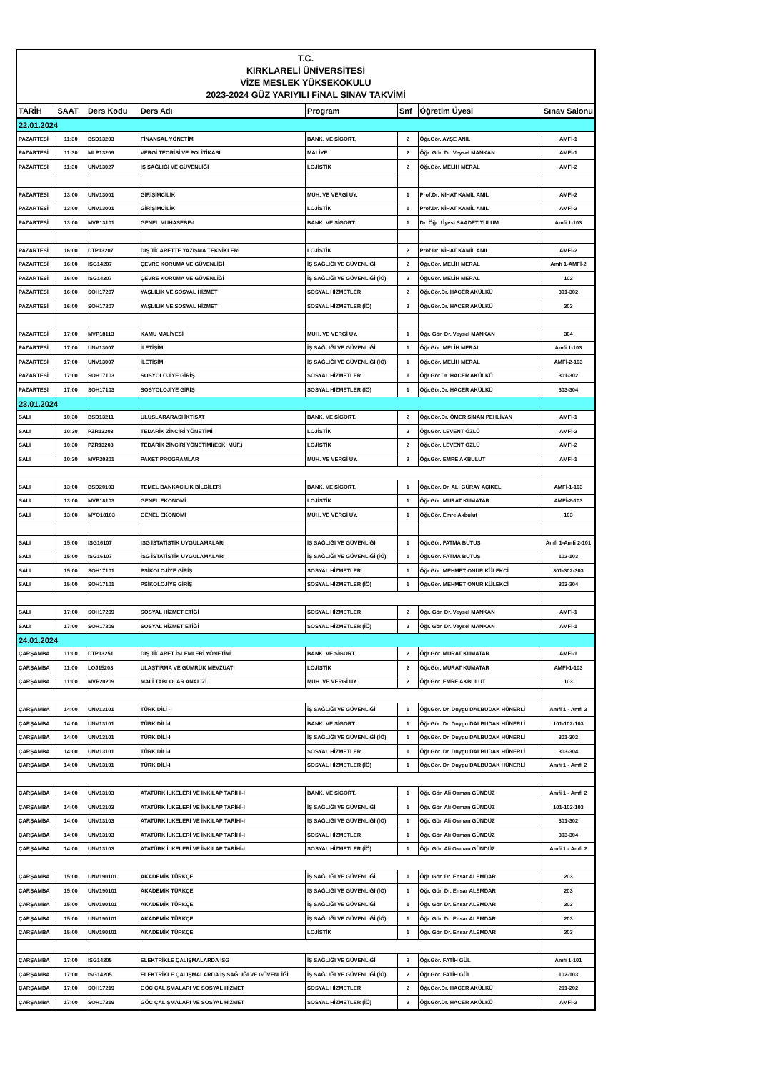| T.C. KIRKLARELİ ÜNİVERSİTESİ VİZE MESLEK YÜKSEKOKULU 2023-2024 GÜZ YARIYILI FiNAL SINAV TAKVİMİ | | | | | | | |
| TARİH | SAAT | Ders Kodu | Ders Adı | Program | Snf | Öğretim Üyesi | Sınav Salonu |
| 22.01.2024 | | | | | | | |
| PAZARTESİ | 11:30 | BSD13203 | FİNANSAL YÖNETİM | BANK. VE SİGORT. | 2 | Öğr.Gör. AYŞE ANIL | AMFİ-1 |
| PAZARTESİ | 11:30 | MLP13209 | VERGİ TEORİSİ VE POLİTİKASI | MALİYE | 2 | Öğr. Gör. Dr. Veysel MANKAN | AMFİ-1 |
| PAZARTESİ | 11:30 | UNV13027 | İŞ SAĞLIĞI VE GÜVENLİĞİ | LOJİSTİK | 2 | Öğr.Gör. MELİH MERAL | AMFİ-2 |
| PAZARTESİ | 13:00 | UNV13001 | GİRİŞİMCİLİK | MUH. VE VERGİ UY. | 1 | Prof.Dr. NİHAT KAMİL ANIL | AMFİ-2 |
| PAZARTESİ | 13:00 | UNV13001 | GİRİŞİMCİLİK | LOJİSTİK | 1 | Prof.Dr. NİHAT KAMİL ANIL | AMFİ-2 |
| PAZARTESİ | 13:00 | MVP13101 | GENEL MUHASEBE-I | BANK. VE SİGORT. | 1 | Dr. Öğr. Üyesi SAADET TULUM | Amfi 1-103 |
| PAZARTESİ | 16:00 | DTP13207 | DIŞ TİCARETTE YAZIŞMA TEKNİKLERİ | LOJİSTİK | 2 | Prof.Dr. NİHAT KAMİL ANIL | AMFİ-2 |
| PAZARTESİ | 16:00 | ISG14207 | ÇEVRE KORUMA VE GÜVENLİĞİ | İŞ SAĞLIĞI VE GÜVENLİĞİ | 2 | Öğr.Gör. MELİH MERAL | Amfi 1-AMFİ-2 |
| PAZARTESİ | 16:00 | ISG14207 | ÇEVRE KORUMA VE GÜVENLİĞİ | İŞ SAĞLIĞI VE GÜVENLİĞİ (İÖ) | 2 | Öğr.Gör. MELİH MERAL | 102 |
| PAZARTESİ | 16:00 | SOH17207 | YAŞLILIK VE SOSYAL HİZMET | SOSYAL HİZMETLER | 2 | Öğr.Gör.Dr. HACER AKÜLKÜ | 301-302 |
| PAZARTESİ | 16:00 | SOH17207 | YAŞLILIK VE SOSYAL HİZMET | SOSYAL HİZMETLER (İÖ) | 2 | Öğr.Gör.Dr. HACER AKÜLKÜ | 303 |
| PAZARTESİ | 17:00 | MVP18113 | KAMU MALİYESİ | MUH. VE VERGİ UY. | 1 | Öğr. Gör. Dr. Veysel MANKAN | 304 |
| PAZARTESİ | 17:00 | UNV13007 | İLETİŞİM | İŞ SAĞLIĞI VE GÜVENLİĞİ | 1 | Öğr.Gör. MELİH MERAL | Amfi 1-103 |
| PAZARTESİ | 17:00 | UNV13007 | İLETİŞİM | İŞ SAĞLIĞI VE GÜVENLİĞİ (İÖ) | 1 | Öğr.Gör. MELİH MERAL | AMFİ-2-103 |
| PAZARTESİ | 17:00 | SOH17103 | SOSYOLOJİYE GİRİŞ | SOSYAL HİZMETLER | 1 | Öğr.Gör.Dr. HACER AKÜLKÜ | 301-302 |
| PAZARTESİ | 17:00 | SOH17103 | SOSYOLOJİYE GİRİŞ | SOSYAL HİZMETLER (İÖ) | 1 | Öğr.Gör.Dr. HACER AKÜLKÜ | 303-304 |
| 23.01.2024 | | | | | | | |
| SALI | 10:30 | BSD13211 | ULUSLARARASI İKTİSAT | BANK. VE SİGORT. | 2 | Öğr.Gör.Dr. ÖMER SİNAN PEHLİVAN | AMFİ-1 |
| SALI | 10:30 | PZR13203 | TEDARİK ZİNCİRİ YÖNETİMİ | LOJİSTİK | 2 | Öğr.Gör. LEVENT ÖZLÜ | AMFİ-2 |
| SALI | 10:30 | PZR13203 | TEDARİK ZİNCİRİ YÖNETİMİ(ESKİ MÜF.) | LOJİSTİK | 2 | Öğr.Gör. LEVENT ÖZLÜ | AMFİ-2 |
| SALI | 10:30 | MVP20201 | PAKET PROGRAMLAR | MUH. VE VERGİ UY. | 2 | Öğr.Gör. EMRE AKBULUT | AMFİ-1 |
| SALI | 13:00 | BSD20103 | TEMEL BANKACILIK BİLGİLERİ | BANK. VE SİGORT. | 1 | Öğr.Gör. Dr. ALİ GÜRAY AÇIKEL | AMFİ-1-103 |
| SALI | 13:00 | MVP18103 | GENEL EKONOMİ | LOJİSTİK | 1 | Öğr.Gör. MURAT KUMATAR | AMFİ-2-103 |
| SALI | 13:00 | MYO18103 | GENEL EKONOMİ | MUH. VE VERGİ UY. | 1 | Öğr.Gör. Emre Akbulut | 103 |
| SALI | 15:00 | ISG16107 | İSG İSTATİSTİK UYGULAMALARI | İŞ SAĞLIĞI VE GÜVENLİĞİ | 1 | Öğr.Gör. FATMA BUTUŞ | Amfi 1-Amfi 2-101 |
| SALI | 15:00 | ISG16107 | İSG İSTATİSTİK UYGULAMALARI | İŞ SAĞLIĞI VE GÜVENLİĞİ (İÖ) | 1 | Öğr.Gör. FATMA BUTUŞ | 102-103 |
| SALI | 15:00 | SOH17101 | PSİKOLOJİYE GİRİŞ | SOSYAL HİZMETLER | 1 | Öğr.Gör. MEHMET ONUR KÜLEKCİ | 301-302-303 |
| SALI | 15:00 | SOH17101 | PSİKOLOJİYE GİRİŞ | SOSYAL HİZMETLER (İÖ) | 1 | Öğr.Gör. MEHMET ONUR KÜLEKCİ | 303-304 |
| SALI | 17:00 | SOH17209 | SOSYAL HİZMET ETİĞİ | SOSYAL HİZMETLER | 2 | Öğr. Gör. Dr. Veysel MANKAN | AMFİ-1 |
| SALI | 17:00 | SOH17209 | SOSYAL HİZMET ETİĞİ | SOSYAL HİZMETLER (İÖ) | 2 | Öğr. Gör. Dr. Veysel MANKAN | AMFİ-1 |
| 24.01.2024 | | | | | | | |
| ÇARŞAMBA | 11:00 | DTP13251 | DIŞ TİCARET İŞLEMLERİ YÖNETİMİ | BANK. VE SİGORT. | 2 | Öğr.Gör. MURAT KUMATAR | AMFİ-1 |
| ÇARŞAMBA | 11:00 | LOJ15203 | ULAŞTIRMA VE GÜMRÜK MEVZUATI | LOJİSTİK | 2 | Öğr.Gör. MURAT KUMATAR | AMFİ-1-103 |
| ÇARŞAMBA | 11:00 | MVP20209 | MALİ TABLOLAR ANALİZİ | MUH. VE VERGİ UY. | 2 | Öğr.Gör. EMRE AKBULUT | 103 |
| ÇARŞAMBA | 14:00 | UNV13101 | TÜRK DİLİ -I | İŞ SAĞLIĞI VE GÜVENLİĞİ | 1 | Öğr.Gör. Dr. Duygu DALBUDAK HÜNERLİ | Amfi 1 - Amfi 2 |
| ÇARŞAMBA | 14:00 | UNV13101 | TÜRK DİLİ-I | BANK. VE SİGORT. | 1 | Öğr.Gör. Dr. Duygu DALBUDAK HÜNERLİ | 101-102-103 |
| ÇARŞAMBA | 14:00 | UNV13101 | TÜRK DİLİ-I | İŞ SAĞLIĞI VE GÜVENLİĞİ (İÖ) | 1 | Öğr.Gör. Dr. Duygu DALBUDAK HÜNERLİ | 301-302 |
| ÇARŞAMBA | 14:00 | UNV13101 | TÜRK DİLİ-I | SOSYAL HİZMETLER | 1 | Öğr.Gör. Dr. Duygu DALBUDAK HÜNERLİ | 303-304 |
| ÇARŞAMBA | 14:00 | UNV13101 | TÜRK DİLİ-I | SOSYAL HİZMETLER (İÖ) | 1 | Öğr.Gör. Dr. Duygu DALBUDAK HÜNERLİ | Amfi 1 - Amfi 2 |
| ÇARŞAMBA | 14:00 | UNV13103 | ATATÜRK İLKELERİ VE İNKILAP TARİHİ-I | BANK. VE SİGORT. | 1 | Öğr. Gör. Ali Osman GÜNDÜZ | Amfi 1 - Amfi 2 |
| ÇARŞAMBA | 14:00 | UNV13103 | ATATÜRK İLKELERİ VE İNKILAP TARİHİ-I | İŞ SAĞLIĞI VE GÜVENLİĞİ | 1 | Öğr. Gör. Ali Osman GÜNDÜZ | 101-102-103 |
| ÇARŞAMBA | 14:00 | UNV13103 | ATATÜRK İLKELERİ VE İNKILAP TARİHİ-I | İŞ SAĞLIĞI VE GÜVENLİĞİ (İÖ) | 1 | Öğr. Gör. Ali Osman GÜNDÜZ | 301-302 |
| ÇARŞAMBA | 14:00 | UNV13103 | ATATÜRK İLKELERİ VE İNKILAP TARİHİ-I | SOSYAL HİZMETLER | 1 | Öğr. Gör. Ali Osman GÜNDÜZ | 303-304 |
| ÇARŞAMBA | 14:00 | UNV13103 | ATATÜRK İLKELERİ VE İNKILAP TARİHİ-I | SOSYAL HİZMETLER (İÖ) | 1 | Öğr. Gör. Ali Osman GÜNDÜZ | Amfi 1 - Amfi 2 |
| ÇARŞAMBA | 15:00 | UNV190101 | AKADEMİK TÜRKÇE | İŞ SAĞLIĞI VE GÜVENLİĞİ | 1 | Öğr. Gör. Dr. Ensar ALEMDAR | 203 |
| ÇARŞAMBA | 15:00 | UNV190101 | AKADEMİK TÜRKÇE | İŞ SAĞLIĞI VE GÜVENLİĞİ (İÖ) | 1 | Öğr. Gör. Dr. Ensar ALEMDAR | 203 |
| ÇARŞAMBA | 15:00 | UNV190101 | AKADEMİK TÜRKÇE | İŞ SAĞLIĞI VE GÜVENLİĞİ | 1 | Öğr. Gör. Dr. Ensar ALEMDAR | 203 |
| ÇARŞAMBA | 15:00 | UNV190101 | AKADEMİK TÜRKÇE | İŞ SAĞLIĞI VE GÜVENLİĞİ (İÖ) | 1 | Öğr. Gör. Dr. Ensar ALEMDAR | 203 |
| ÇARŞAMBA | 15:00 | UNV190101 | AKADEMİK TÜRKÇE | LOJİSTİK | 1 | Öğr. Gör. Dr. Ensar ALEMDAR | 203 |
| ÇARŞAMBA | 17:00 | ISG14205 | ELEKTRİKLE ÇALIŞMALARDA İSG | İŞ SAĞLIĞI VE GÜVENLİĞİ | 2 | Öğr.Gör. FATİH GÜL | Amfi 1-101 |
| ÇARŞAMBA | 17:00 | ISG14205 | ELEKTRİKLE ÇALIŞMALARDA İŞ SAĞLIĞI VE GÜVENLİĞİ | İŞ SAĞLIĞI VE GÜVENLİĞİ (İÖ) | 2 | Öğr.Gör. FATİH GÜL | 102-103 |
| ÇARŞAMBA | 17:00 | SOH17219 | GÖÇ ÇALIŞMALARI VE SOSYAL HİZMET | SOSYAL HİZMETLER | 2 | Öğr.Gör.Dr. HACER AKÜLKÜ | 201-202 |
| ÇARŞAMBA | 17:00 | SOH17219 | GÖÇ ÇALIŞMALARI VE SOSYAL HİZMET | SOSYAL HİZMETLER (İÖ) | 2 | Öğr.Gör.Dr. HACER AKÜLKÜ | AMFİ-2 |